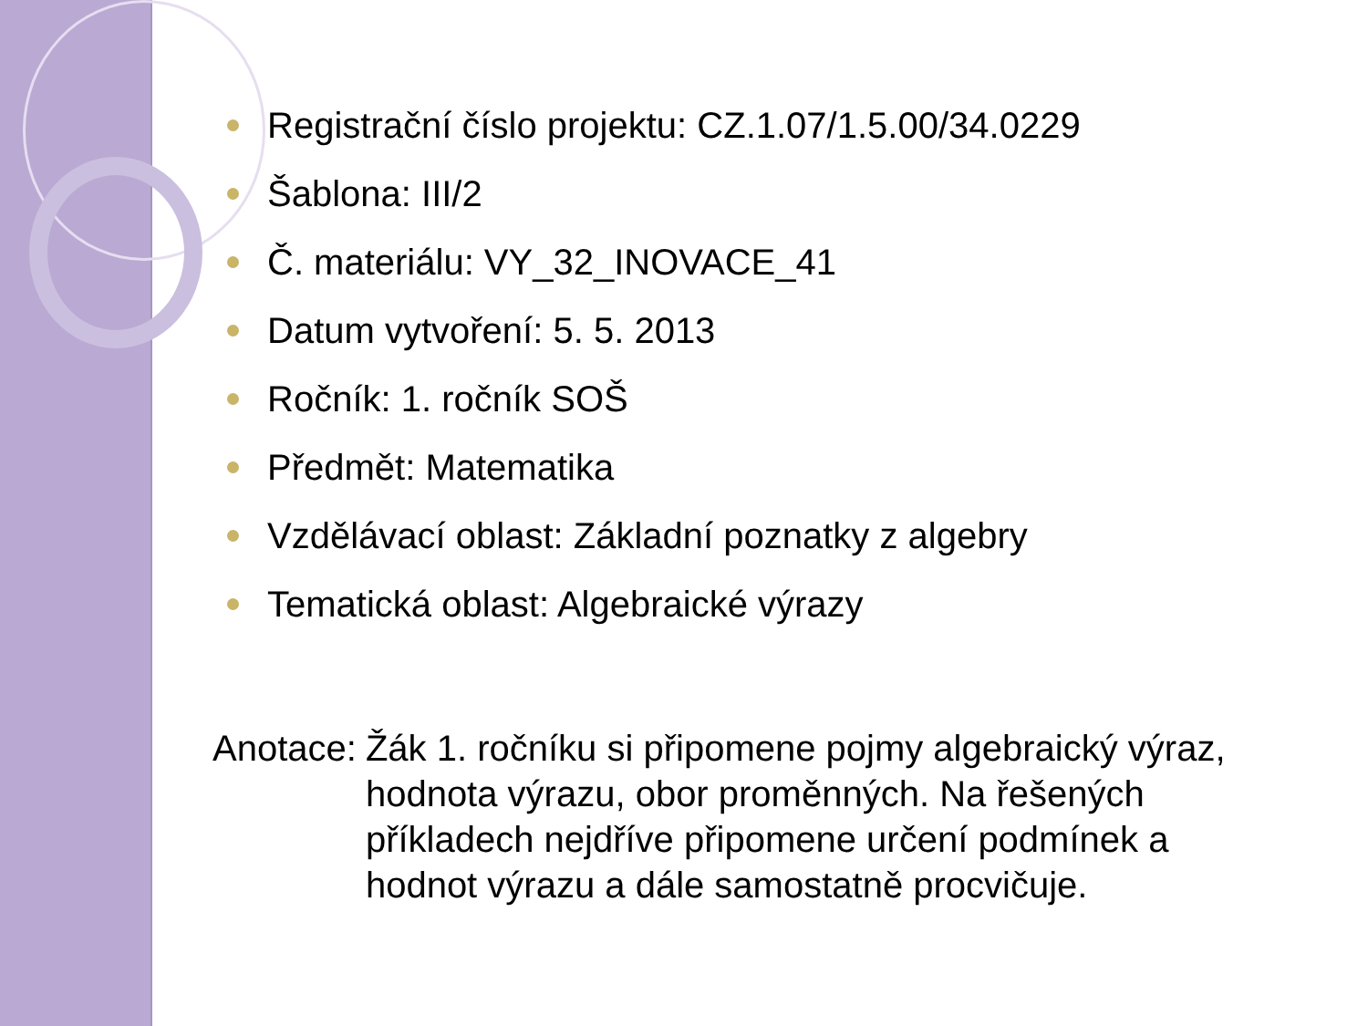Registrační číslo projektu: CZ.1.07/1.5.00/34.0229
Šablona: III/2
Č. materiálu: VY_32_INOVACE_41
Datum vytvoření: 5. 5. 2013
Ročník: 1. ročník SOŠ
Předmět: Matematika
Vzdělávací oblast: Základní poznatky z algebry
Tematická oblast: Algebraické výrazy
Anotace: Žák 1. ročníku si připomene pojmy algebraický výraz, hodnota výrazu, obor proměnných. Na řešených příkladech nejdříve připomene určení podmínek a hodnot výrazu a dále samostatně procvičuje.